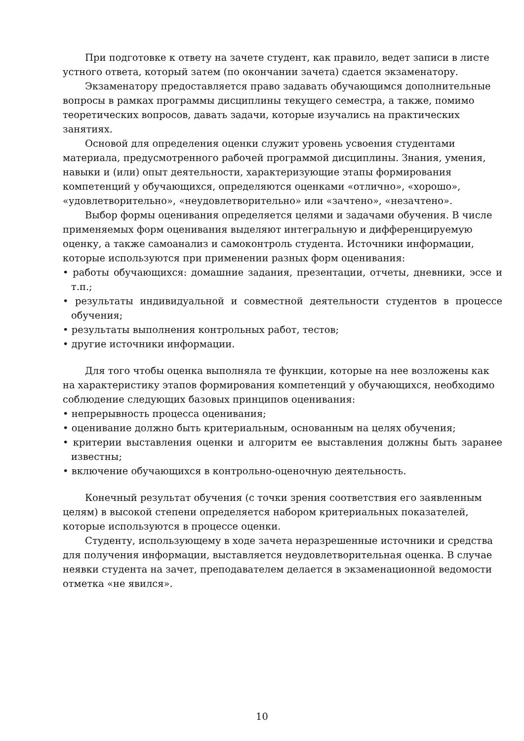При подготовке к ответу на зачете студент, как правило, ведет записи в листе устного ответа, который затем (по окончании зачета) сдается экзаменатору.
Экзаменатору предоставляется право задавать обучающимся дополнительные вопросы в рамках программы дисциплины текущего семестра, а также, помимо теоретических вопросов, давать задачи, которые изучались на практических занятиях.
Основой для определения оценки служит уровень усвоения студентами материала, предусмотренного рабочей программой дисциплины. Знания, умения, навыки и (или) опыт деятельности, характеризующие этапы формирования компетенций у обучающихся, определяются оценками «отлично», «хорошо», «удовлетворительно», «неудовлетворительно» или «зачтено», «незачтено».
Выбор формы оценивания определяется целями и задачами обучения. В числе применяемых форм оценивания выделяют интегральную и дифференцируемую оценку, а также самоанализ и самоконтроль студента. Источники информации, которые используются при применении разных форм оценивания:
• работы обучающихся: домашние задания, презентации, отчеты, дневники, эссе и т.п.;
• результаты индивидуальной и совместной деятельности студентов в процессе обучения;
• результаты выполнения контрольных работ, тестов;
• другие источники информации.
Для того чтобы оценка выполняла те функции, которые на нее возложены как на характеристику этапов формирования компетенций у обучающихся, необходимо соблюдение следующих базовых принципов оценивания:
• непрерывность процесса оценивания;
• оценивание должно быть критериальным, основанным на целях обучения;
• критерии выставления оценки и алгоритм ее выставления должны быть заранее известны;
• включение обучающихся в контрольно-оценочную деятельность.
Конечный результат обучения (с точки зрения соответствия его заявленным целям) в высокой степени определяется набором критериальных показателей, которые используются в процессе оценки.
Студенту, использующему в ходе зачета неразрешенные источники и средства для получения информации, выставляется неудовлетворительная оценка. В случае неявки студента на зачет, преподавателем делается в экзаменационной ведомости отметка «не явился».
10